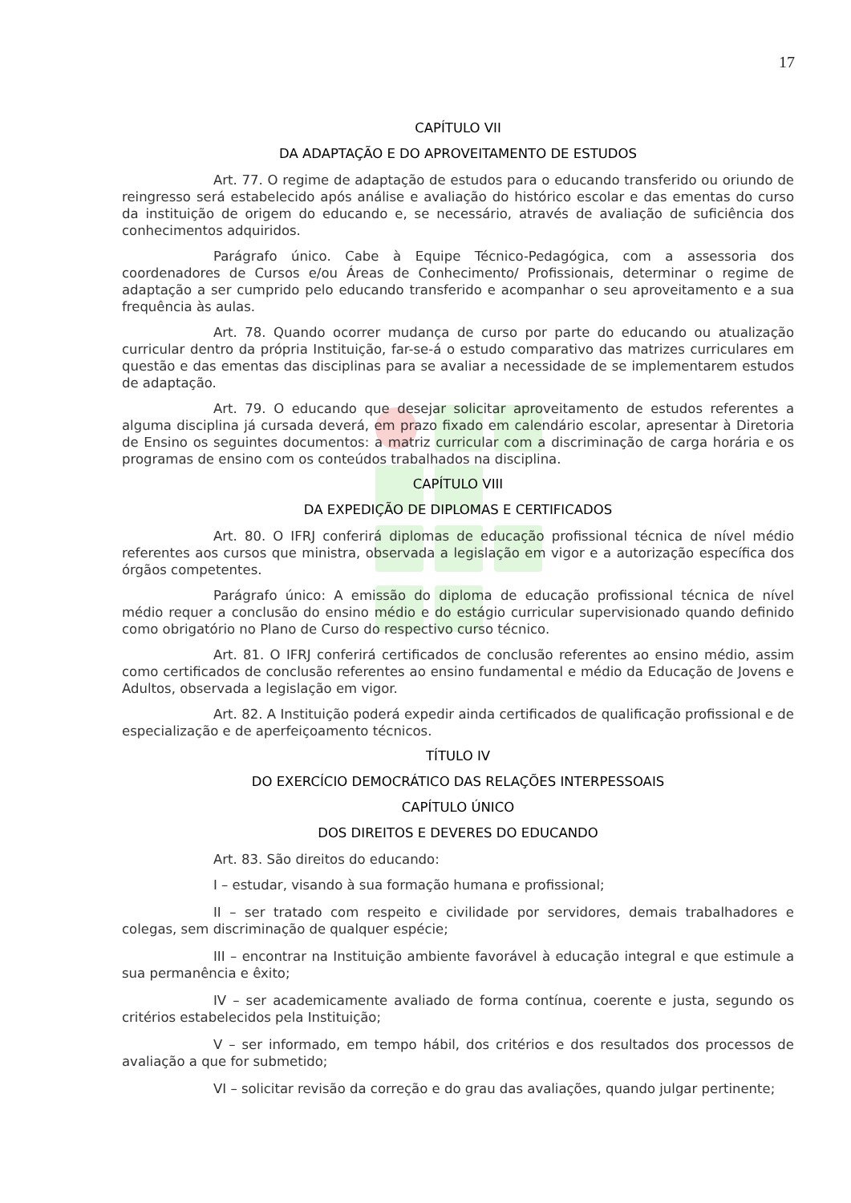17
CAPÍTULO VII
DA ADAPTAÇÃO E DO APROVEITAMENTO DE ESTUDOS
Art. 77. O regime de adaptação de estudos para o educando transferido ou oriundo de reingresso será estabelecido após análise e avaliação do histórico escolar e das ementas do curso da instituição de origem do educando e, se necessário, através de avaliação de suficiência dos conhecimentos adquiridos.
Parágrafo único. Cabe à Equipe Técnico-Pedagógica, com a assessoria dos coordenadores de Cursos e/ou Áreas de Conhecimento/ Profissionais, determinar o regime de adaptação a ser cumprido pelo educando transferido e acompanhar o seu aproveitamento e a sua frequência às aulas.
Art. 78. Quando ocorrer mudança de curso por parte do educando ou atualização curricular dentro da própria Instituição, far-se-á o estudo comparativo das matrizes curriculares em questão e das ementas das disciplinas para se avaliar a necessidade de se implementarem estudos de adaptação.
Art. 79. O educando que desejar solicitar aproveitamento de estudos referentes a alguma disciplina já cursada deverá, em prazo fixado em calendário escolar, apresentar à Diretoria de Ensino os seguintes documentos: a matriz curricular com a discriminação de carga horária e os programas de ensino com os conteúdos trabalhados na disciplina.
CAPÍTULO VIII
DA EXPEDIÇÃO DE DIPLOMAS E CERTIFICADOS
Art. 80. O IFRJ conferirá diplomas de educação profissional técnica de nível médio referentes aos cursos que ministra, observada a legislação em vigor e a autorização específica dos órgãos competentes.
Parágrafo único: A emissão do diploma de educação profissional técnica de nível médio requer a conclusão do ensino médio e do estágio curricular supervisionado quando definido como obrigatório no Plano de Curso do respectivo curso técnico.
Art. 81. O IFRJ conferirá certificados de conclusão referentes ao ensino médio, assim como certificados de conclusão referentes ao ensino fundamental e médio da Educação de Jovens e Adultos, observada a legislação em vigor.
Art. 82. A Instituição poderá expedir ainda certificados de qualificação profissional e de especialização e de aperfeiçoamento técnicos.
TÍTULO IV
DO EXERCÍCIO DEMOCRÁTICO DAS RELAÇÕES INTERPESSOAIS
CAPÍTULO ÚNICO
DOS DIREITOS E DEVERES DO EDUCANDO
Art. 83. São direitos do educando:
I – estudar, visando à sua formação humana e profissional;
II – ser tratado com respeito e civilidade por servidores, demais trabalhadores e colegas, sem discriminação de qualquer espécie;
III – encontrar na Instituição ambiente favorável à educação integral e que estimule a sua permanência e êxito;
IV – ser academicamente avaliado de forma contínua, coerente e justa, segundo os critérios estabelecidos pela Instituição;
V – ser informado, em tempo hábil, dos critérios e dos resultados dos processos de avaliação a que for submetido;
VI – solicitar revisão da correção e do grau das avaliações, quando julgar pertinente;